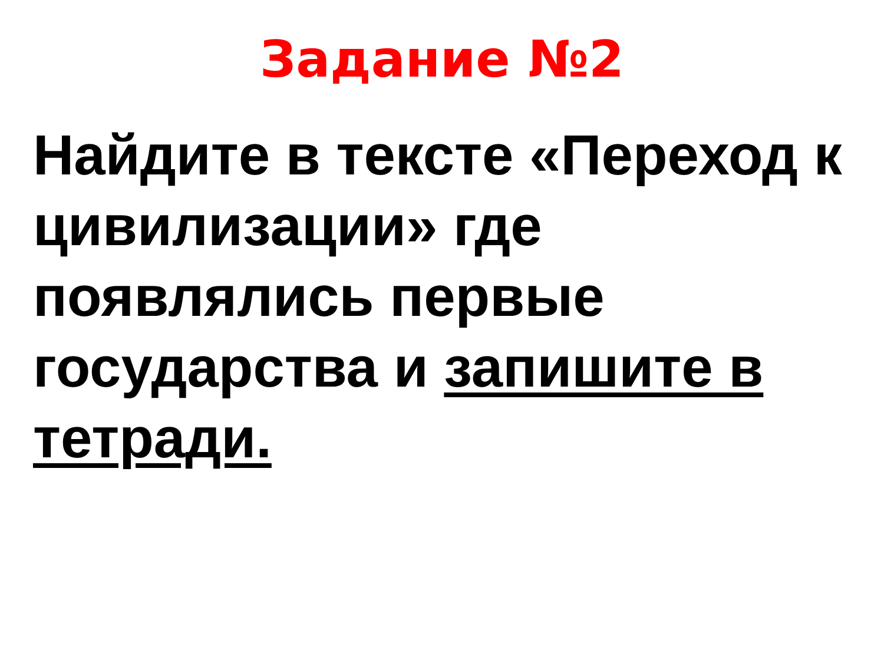Задание №2
Найдите в тексте «Переход к цивилизации» где появлялись первые государства и запишите в тетради.